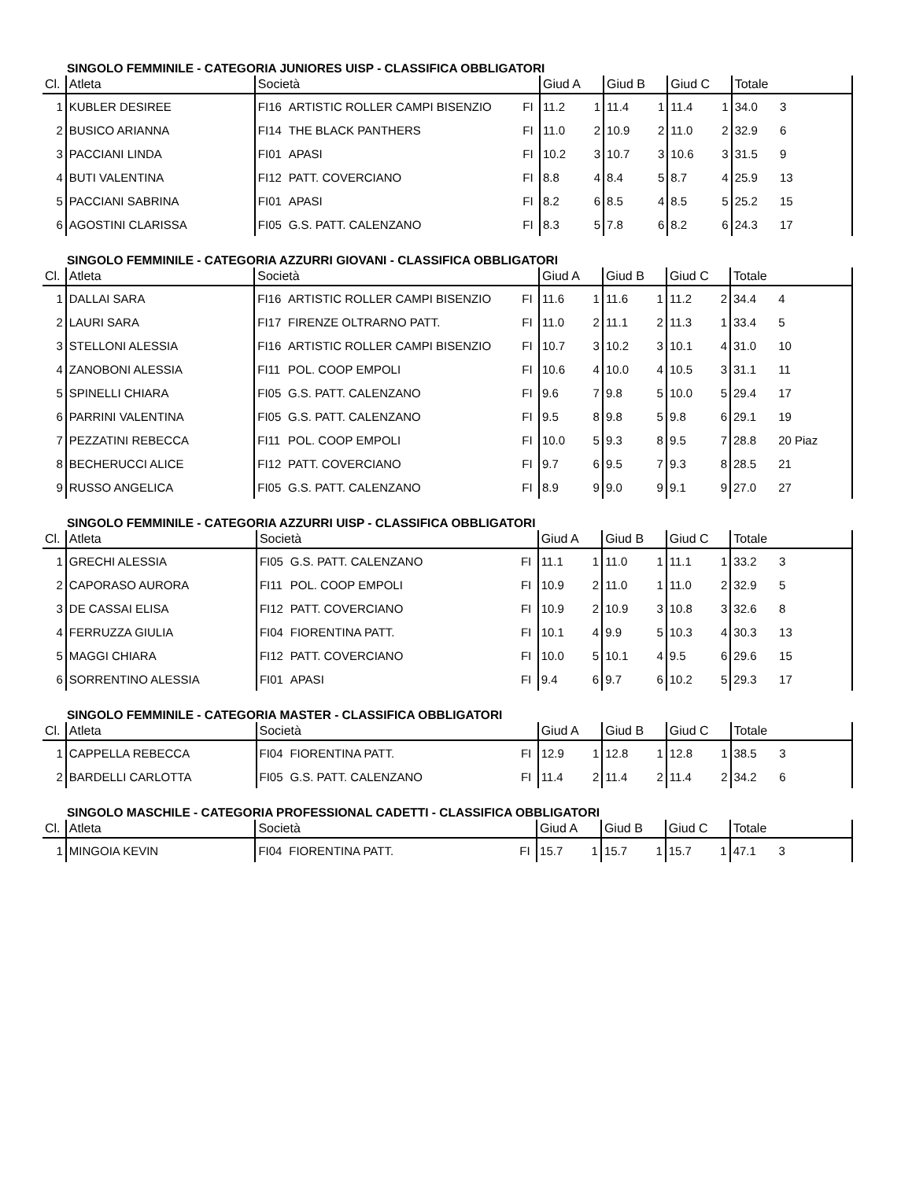SINGOLO FEMMINILE - CATEGORIA JUNIORES UISP - CLASSIFICA OBBLIGATORI
| Cl. | Atleta | Società | | | Giud A | | Giud B | | Giud C | | Totale | |
| --- | --- | --- | --- | --- | --- | --- | --- | --- | --- | --- | --- | --- |
| 1 | KUBLER DESIREE | FI16 | ARTISTIC ROLLER CAMPI BISENZIO | FI | 11.2 | 1 | 11.4 | 1 | 11.4 | 1 | 34.0 | 3 |
| 2 | BUSICO ARIANNA | FI14 | THE BLACK PANTHERS | FI | 11.0 | 2 | 10.9 | 2 | 11.0 | 2 | 32.9 | 6 |
| 3 | PACCIANI LINDA | FI01 | APASI | FI | 10.2 | 3 | 10.7 | 3 | 10.6 | 3 | 31.5 | 9 |
| 4 | BUTI VALENTINA | FI12 | PATT. COVERCIANO | FI | 8.8 | 4 | 8.4 | 5 | 8.7 | 4 | 25.9 | 13 |
| 5 | PACCIANI SABRINA | FI01 | APASI | FI | 8.2 | 6 | 8.5 | 4 | 8.5 | 5 | 25.2 | 15 |
| 6 | AGOSTINI CLARISSA | FI05 | G.S. PATT. CALENZANO | FI | 8.3 | 5 | 7.8 | 6 | 8.2 | 6 | 24.3 | 17 |
SINGOLO FEMMINILE - CATEGORIA AZZURRI GIOVANI - CLASSIFICA OBBLIGATORI
| Cl. | Atleta | Società | | | Giud A | | Giud B | | Giud C | | Totale | |
| --- | --- | --- | --- | --- | --- | --- | --- | --- | --- | --- | --- | --- |
| 1 | DALLAI SARA | FI16 | ARTISTIC ROLLER CAMPI BISENZIO | FI | 11.6 | 1 | 11.6 | 1 | 11.2 | 2 | 34.4 | 4 |
| 2 | LAURI SARA | FI17 | FIRENZE OLTRARNO PATT. | FI | 11.0 | 2 | 11.1 | 2 | 11.3 | 1 | 33.4 | 5 |
| 3 | STELLONI ALESSIA | FI16 | ARTISTIC ROLLER CAMPI BISENZIO | FI | 10.7 | 3 | 10.2 | 3 | 10.1 | 4 | 31.0 | 10 |
| 4 | ZANOBONI ALESSIA | FI11 | POL. COOP EMPOLI | FI | 10.6 | 4 | 10.0 | 4 | 10.5 | 3 | 31.1 | 11 |
| 5 | SPINELLI CHIARA | FI05 | G.S. PATT. CALENZANO | FI | 9.6 | 7 | 9.8 | 5 | 10.0 | 5 | 29.4 | 17 |
| 6 | PARRINI VALENTINA | FI05 | G.S. PATT. CALENZANO | FI | 9.5 | 8 | 9.8 | 5 | 9.8 | 6 | 29.1 | 19 |
| 7 | PEZZATINI REBECCA | FI11 | POL. COOP EMPOLI | FI | 10.0 | 5 | 9.3 | 8 | 9.5 | 7 | 28.8 | 20 Piaz |
| 8 | BECHERUCCI ALICE | FI12 | PATT. COVERCIANO | FI | 9.7 | 6 | 9.5 | 7 | 9.3 | 8 | 28.5 | 21 |
| 9 | RUSSO ANGELICA | FI05 | G.S. PATT. CALENZANO | FI | 8.9 | 9 | 9.0 | 9 | 9.1 | 9 | 27.0 | 27 |
SINGOLO FEMMINILE - CATEGORIA AZZURRI UISP - CLASSIFICA OBBLIGATORI
| Cl. | Atleta | Società | | | Giud A | | Giud B | | Giud C | | Totale | |
| --- | --- | --- | --- | --- | --- | --- | --- | --- | --- | --- | --- | --- |
| 1 | GRECHI ALESSIA | FI05 | G.S. PATT. CALENZANO | FI | 11.1 | 1 | 11.0 | 1 | 11.1 | 1 | 33.2 | 3 |
| 2 | CAPORASO AURORA | FI11 | POL. COOP EMPOLI | FI | 10.9 | 2 | 11.0 | 1 | 11.0 | 2 | 32.9 | 5 |
| 3 | DE CASSAI ELISA | FI12 | PATT. COVERCIANO | FI | 10.9 | 2 | 10.9 | 3 | 10.8 | 3 | 32.6 | 8 |
| 4 | FERRUZZA GIULIA | FI04 | FIORENTINA PATT. | FI | 10.1 | 4 | 9.9 | 5 | 10.3 | 4 | 30.3 | 13 |
| 5 | MAGGI CHIARA | FI12 | PATT. COVERCIANO | FI | 10.0 | 5 | 10.1 | 4 | 9.5 | 6 | 29.6 | 15 |
| 6 | SORRENTINO ALESSIA | FI01 | APASI | FI | 9.4 | 6 | 9.7 | 6 | 10.2 | 5 | 29.3 | 17 |
SINGOLO FEMMINILE - CATEGORIA MASTER - CLASSIFICA OBBLIGATORI
| Cl. | Atleta | Società | | | Giud A | | Giud B | | Giud C | | Totale | |
| --- | --- | --- | --- | --- | --- | --- | --- | --- | --- | --- | --- | --- |
| 1 | CAPPELLA REBECCA | FI04 | FIORENTINA PATT. | FI | 12.9 | 1 | 12.8 | 1 | 12.8 | 1 | 38.5 | 3 |
| 2 | BARDELLI CARLOTTA | FI05 | G.S. PATT. CALENZANO | FI | 11.4 | 2 | 11.4 | 2 | 11.4 | 2 | 34.2 | 6 |
SINGOLO MASCHILE - CATEGORIA PROFESSIONAL CADETTI - CLASSIFICA OBBLIGATORI
| Cl. | Atleta | Società | | | Giud A | | Giud B | | Giud C | | Totale | |
| --- | --- | --- | --- | --- | --- | --- | --- | --- | --- | --- | --- | --- |
| 1 | MINGOIA KEVIN | FI04 | FIORENTINA PATT. | FI | 15.7 | 1 | 15.7 | 1 | 15.7 | 1 | 47.1 | 3 |